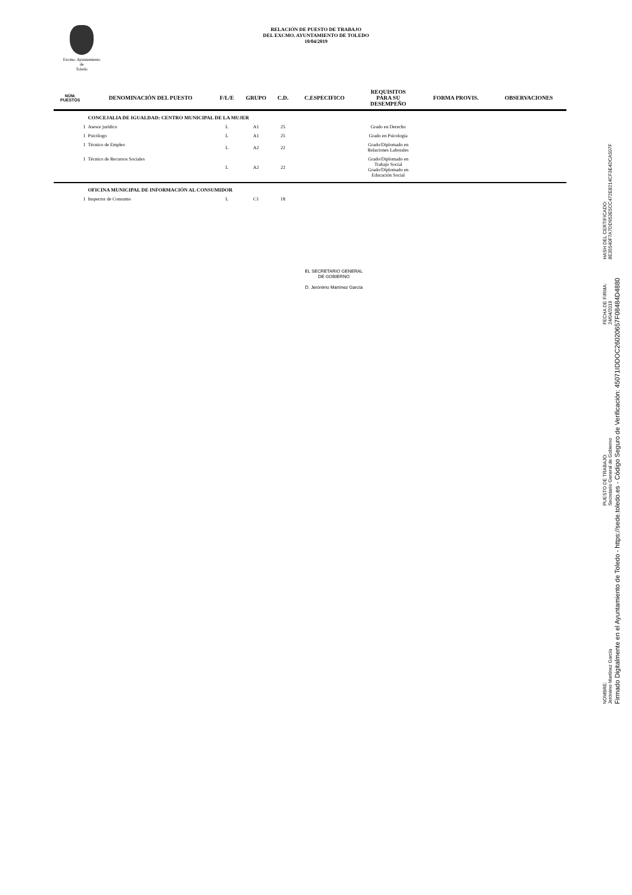Excmo. Ayuntamiento
de
Toledo
RELACIÓN DE PUESTO DE TRABAJO
DEL EXCMO. AYUNTAMIENTO DE TOLEDO
10/04/2019
| NÚM. PUESTOS | DENOMINACIÓN DEL PUESTO | F/L/E | GRUPO | C.D. | C.ESPECIFICO | REQUISITOS PARA SU DESEMPEÑO | FORMA PROVIS. | OBSERVACIONES |
| --- | --- | --- | --- | --- | --- | --- | --- | --- |
| | CONCEJALIA DE IGUALDAD: CENTRO MUNICIPAL DE LA MUJER | | | | | | | |
| 1 | Asesor jurídico | L | A1 | 25 | | Grado en Derecho | | |
| 1 | Psicólogo | L | A1 | 25 | | Grado en Psicología | | |
| 1 | Técnico de Empleo | L | A2 | 22 | | Grado/Diplomado en Relaciones Laborales | | |
| 1 | Técnico de Recursos Sociales | L | A2 | 22 | | Grado/Diplomado en Trabajo Social Grado/Diplomado en Educación Social | | |
| | OFICINA MUNICIPAL DE INFORMACIÓN AL CONSUMIDOR | | | | | | | |
| 1 | Inspector de Consumo | L | C1 | 18 | | | | |
EL SECRETARIO GENERAL
DE GOBIERNO
D. Jerónimo Martínez García
NOMBRE:
Jerónimo Martínez García
PUESTO DE TRABAJO:
Secretario General de Gobierno
FECHA DE FIRMA:
24/04/2019
HASH DEL CERTIFICADO:
8E35540F7A7DD953E5CC472E8214CF3E4DCA507F
Firmado Digitalmente en el Ayuntamiento de Toledo - https://sede.toledo.es - Código Seguro de Verificación: 45071IDDOC26020657F08484D4880